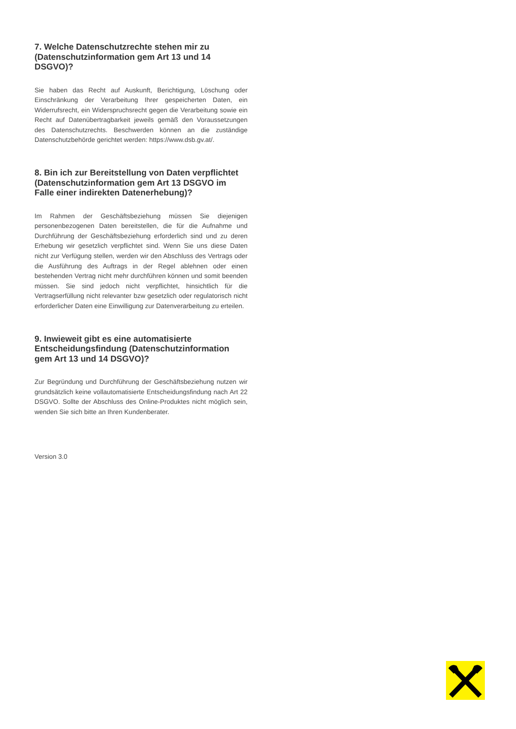7. Welche Datenschutzrechte stehen mir zu (Datenschutzinformation gem Art 13 und 14 DSGVO)?
Sie haben das Recht auf Auskunft, Berichtigung, Löschung oder Einschränkung der Verarbeitung Ihrer gespeicherten Daten, ein Widerrufsrecht, ein Widerspruchsrecht gegen die Verarbeitung sowie ein Recht auf Datenübertragbarkeit jeweils gemäß den Voraussetzungen des Datenschutzrechts. Beschwerden können an die zuständige Datenschutzbehörde gerichtet werden: https://www.dsb.gv.at/.
8. Bin ich zur Bereitstellung von Daten verpflichtet (Datenschutzinformation gem Art 13 DSGVO im Falle einer indirekten Datenerhebung)?
Im Rahmen der Geschäftsbeziehung müssen Sie diejenigen personenbezogenen Daten bereitstellen, die für die Aufnahme und Durchführung der Geschäftsbeziehung erforderlich sind und zu deren Erhebung wir gesetzlich verpflichtet sind. Wenn Sie uns diese Daten nicht zur Verfügung stellen, werden wir den Abschluss des Vertrags oder die Ausführung des Auftrags in der Regel ablehnen oder einen bestehenden Vertrag nicht mehr durchführen können und somit beenden müssen. Sie sind jedoch nicht verpflichtet, hinsichtlich für die Vertragserfüllung nicht relevanter bzw gesetzlich oder regulatorisch nicht erforderlicher Daten eine Einwilligung zur Datenverarbeitung zu erteilen.
9. Inwieweit gibt es eine automatisierte Entscheidungsfindung (Datenschutzinformation gem Art 13 und 14 DSGVO)?
Zur Begründung und Durchführung der Geschäftsbeziehung nutzen wir grundsätzlich keine vollautomatisierte Entscheidungsfindung nach Art 22 DSGVO. Sollte der Abschluss des Online-Produktes nicht möglich sein, wenden Sie sich bitte an Ihren Kundenberater.
Version 3.0